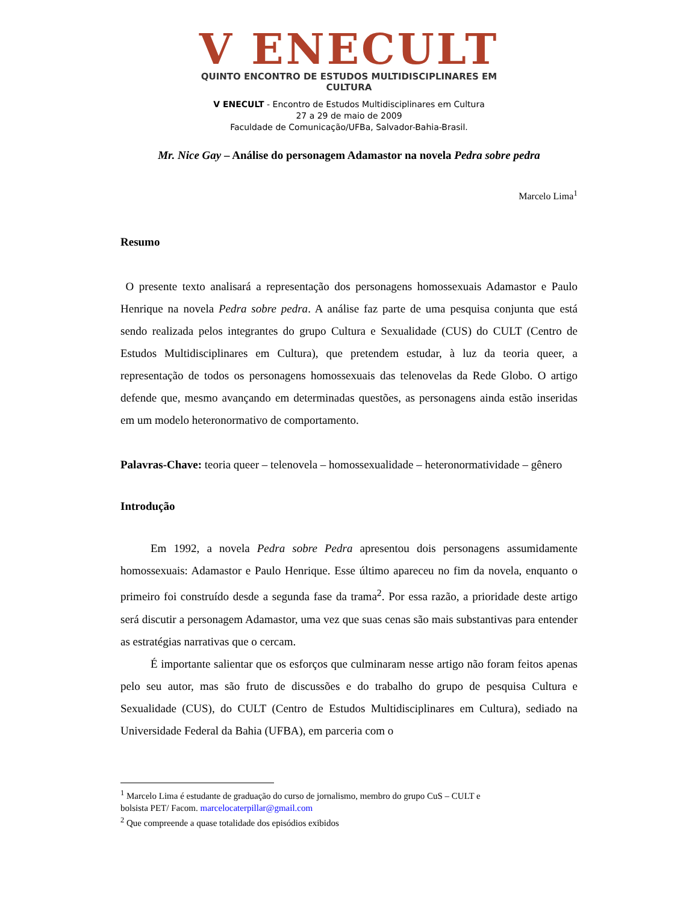V ENECULT
QUINTO ENCONTRO DE ESTUDOS MULTIDISCIPLINARES EM CULTURA
V ENECULT - Encontro de Estudos Multidisciplinares em Cultura
27 a 29 de maio de 2009
Faculdade de Comunicação/UFBa, Salvador-Bahia-Brasil.
Mr. Nice Gay – Análise do personagem Adamastor na novela Pedra sobre pedra
Marcelo Lima<sup>1</sup>
Resumo
O presente texto analisará a representação dos personagens homossexuais Adamastor e Paulo Henrique na novela Pedra sobre pedra. A análise faz parte de uma pesquisa conjunta que está sendo realizada pelos integrantes do grupo Cultura e Sexualidade (CUS) do CULT (Centro de Estudos Multidisciplinares em Cultura), que pretendem estudar, à luz da teoria queer, a representação de todos os personagens homossexuais das telenovelas da Rede Globo. O artigo defende que, mesmo avançando em determinadas questões, as personagens ainda estão inseridas em um modelo heteronormativo de comportamento.
Palavras-Chave: teoria queer – telenovela – homossexualidade – heteronormatividade – gênero
Introdução
Em 1992, a novela Pedra sobre Pedra apresentou dois personagens assumidamente homossexuais: Adamastor e Paulo Henrique. Esse último apareceu no fim da novela, enquanto o primeiro foi construído desde a segunda fase da trama<sup>2</sup>. Por essa razão, a prioridade deste artigo será discutir a personagem Adamastor, uma vez que suas cenas são mais substantivas para entender as estratégias narrativas que o cercam.
É importante salientar que os esforços que culminaram nesse artigo não foram feitos apenas pelo seu autor, mas são fruto de discussões e do trabalho do grupo de pesquisa Cultura e Sexualidade (CUS), do CULT (Centro de Estudos Multidisciplinares em Cultura), sediado na Universidade Federal da Bahia (UFBA), em parceria com o
<sup>1</sup> Marcelo Lima é estudante de graduação do curso de jornalismo, membro do grupo CuS – CULT e bolsista PET/ Facom. marcelocaterpillar@gmail.com
<sup>2</sup> Que compreende a quase totalidade dos episódios exibidos